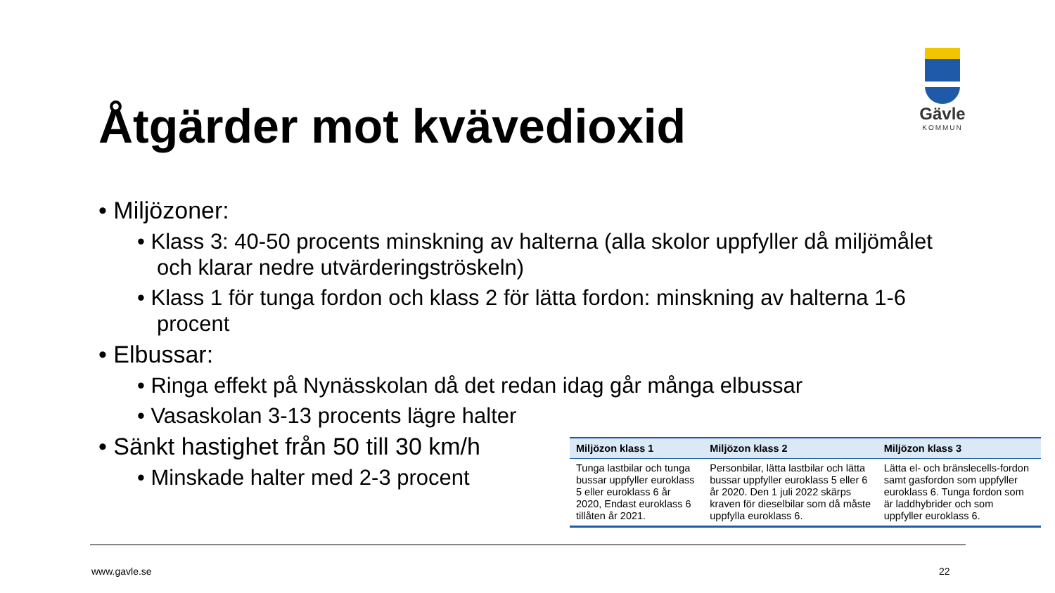Åtgärder mot kvävedioxid
Gävle
KOMMUN
• Miljözoner:
• Klass 3: 40-50 procents minskning av halterna (alla skolor uppfyller då miljömålet och klarar nedre utvärderingströskeln)
• Klass 1 för tunga fordon och klass 2 för lätta fordon: minskning av halterna 1-6 procent
• Elbussar:
• Ringa effekt på Nynässkolan då det redan idag går många elbussar
• Vasaskolan 3-13 procents lägre halter
• Sänkt hastighet från 50 till 30 km/h
• Minskade halter med 2-3 procent
| Miljözon klass 1 | Miljözon klass 2 | Miljözon klass 3 |
| --- | --- | --- |
| Tunga lastbilar och tunga bussar uppfyller euroklass 5 eller euroklass 6 år 2020, Endast euroklass 6 tillåten år 2021. | Personbilar, lätta lastbilar och lätta bussar uppfyller euroklass 5 eller 6 år 2020. Den 1 juli 2022 skärps kraven för dieselbilar som då måste uppfylla euroklass 6. | Lätta el- och bränslecells-fordon samt gasfordon som uppfyller euroklass 6. Tunga fordon som är laddhybrider och som uppfyller euroklass 6. |
www.gavle.se 22